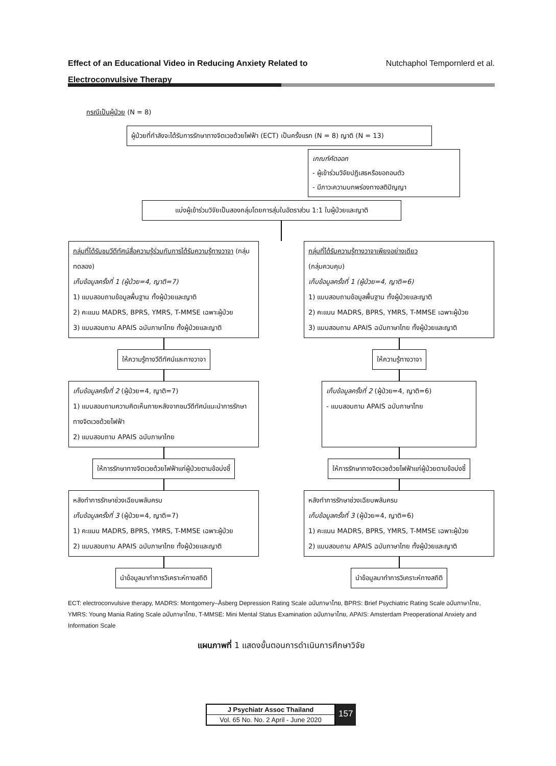Effect of an Educational Video in Reducing Anxiety Related to
Electroconvulsive Therapy
Nutchaphol Tempornlerd et al.
กรณีเป็นผู้ป่วย (N = 8)
ผู้ป่วยที่กำลังจะได้รับการรักษาทางจิตเวชด้วยไฟฟ้า (ECT) เป็นครั้งแรก (N = 8) ญาติ (N = 13)
เกณฑ์คัดออก
- ผู้เข้าร่วมวิจัยปฏิเสธหรือขอถอนตัว
- มีภาวะความบกพร่องทางสติปัญญา
แบ่งผู้เข้าร่วมวิจัยเป็นสองกลุ่มโดยการสุ่มในอัตราส่วน 1:1 ในผู้ป่วยและญาติ
กลุ่มที่ได้รับชมวีดีทัศน์สื่อความรู้ร่วมกับการได้รับความรู้ทางวาจา (กลุ่มทดลอง)
เก็บข้อมูลครั้งที่ 1 (ผู้ป่วย=4, ญาติ=7)
1) แบบสอบถามข้อมูลพื้นฐาน ทั้งผู้ป่วยและญาติ
2) คะแนน MADRS, BPRS, YMRS, T-MMSE เฉพาะผู้ป่วย
3) แบบสอบถาม APAIS ฉบับภาษาไทย ทั้งผู้ป่วยและญาติ
ให้ความรู้ทางวีดีทัศน์และทางวาจา
เก็บข้อมูลครั้งที่ 2 (ผู้ป่วย=4, ญาติ=7)
1) แบบสอบถามความคิดเห็นภายหลังจากชมวีดีทัศน์แนะนำการรักษาทางจิตเวชด้วยไฟฟ้า
2) แบบสอบถาม APAIS ฉบับภาษาไทย
ให้การรักษาทางจิตเวชด้วยไฟฟ้าแก่ผู้ป่วยตามข้อบ่งชี้
หลังทำการรักษาช่วงเฉียบพลันครบ
เก็บข้อมูลครั้งที่ 3 (ผู้ป่วย=4, ญาติ=7)
1) คะแนน MADRS, BPRS, YMRS, T-MMSE เฉพาะผู้ป่วย
2) แบบสอบถาม APAIS ฉบับภาษาไทย ทั้งผู้ป่วยและญาติ
นำข้อมูลมาทำการวิเคราะห์ทางสถิติ
กลุ่มที่ได้รับความรู้ทางวาจาเพียงอย่างเดียว
(กลุ่มควบคุม)
เก็บข้อมูลครั้งที่ 1 (ผู้ป่วย=4, ญาติ=6)
1) แบบสอบถามข้อมูลพื้นฐาน ทั้งผู้ป่วยและญาติ
2) คะแนน MADRS, BPRS, YMRS, T-MMSE เฉพาะผู้ป่วย
3) แบบสอบถาม APAIS ฉบับภาษาไทย ทั้งผู้ป่วยและญาติ
ให้ความรู้ทางวาจา
เก็บข้อมูลครั้งที่ 2 (ผู้ป่วย=4, ญาติ=6)
- แบบสอบถาม APAIS ฉบับภาษาไทย
ให้การรักษาทางจิตเวชด้วยไฟฟ้าแก่ผู้ป่วยตามข้อบ่งชี้
หลังทำการรักษาช่วงเฉียบพลันครบ
เก็บข้อมูลครั้งที่ 3 (ผู้ป่วย=4, ญาติ=6)
1) คะแนน MADRS, BPRS, YMRS, T-MMSE เฉพาะผู้ป่วย
2) แบบสอบถาม APAIS ฉบับภาษาไทย ทั้งผู้ป่วยและญาติ
นำข้อมูลมาทำการวิเคราะห์ทางสถิติ
ECT: electroconvulsive therapy, MADRS: Montgomery–Åsberg Depression Rating Scale ฉบับภาษาไทย, BPRS: Brief Psychiatric Rating Scale ฉบับภาษาไทย, YMRS: Young Mania Rating Scale ฉบับภาษาไทย, T-MMSE: Mini Mental Status Examination ฉบับภาษาไทย, APAIS: Amsterdam Preoperational Anxiety and Information Scale
แผนภาพที่ 1 แสดงขั้นตอนการดำเนินการศึกษาวิจัย
J Psychiatr Assoc Thailand
Vol. 65 No. No. 2 April - June 2020
157